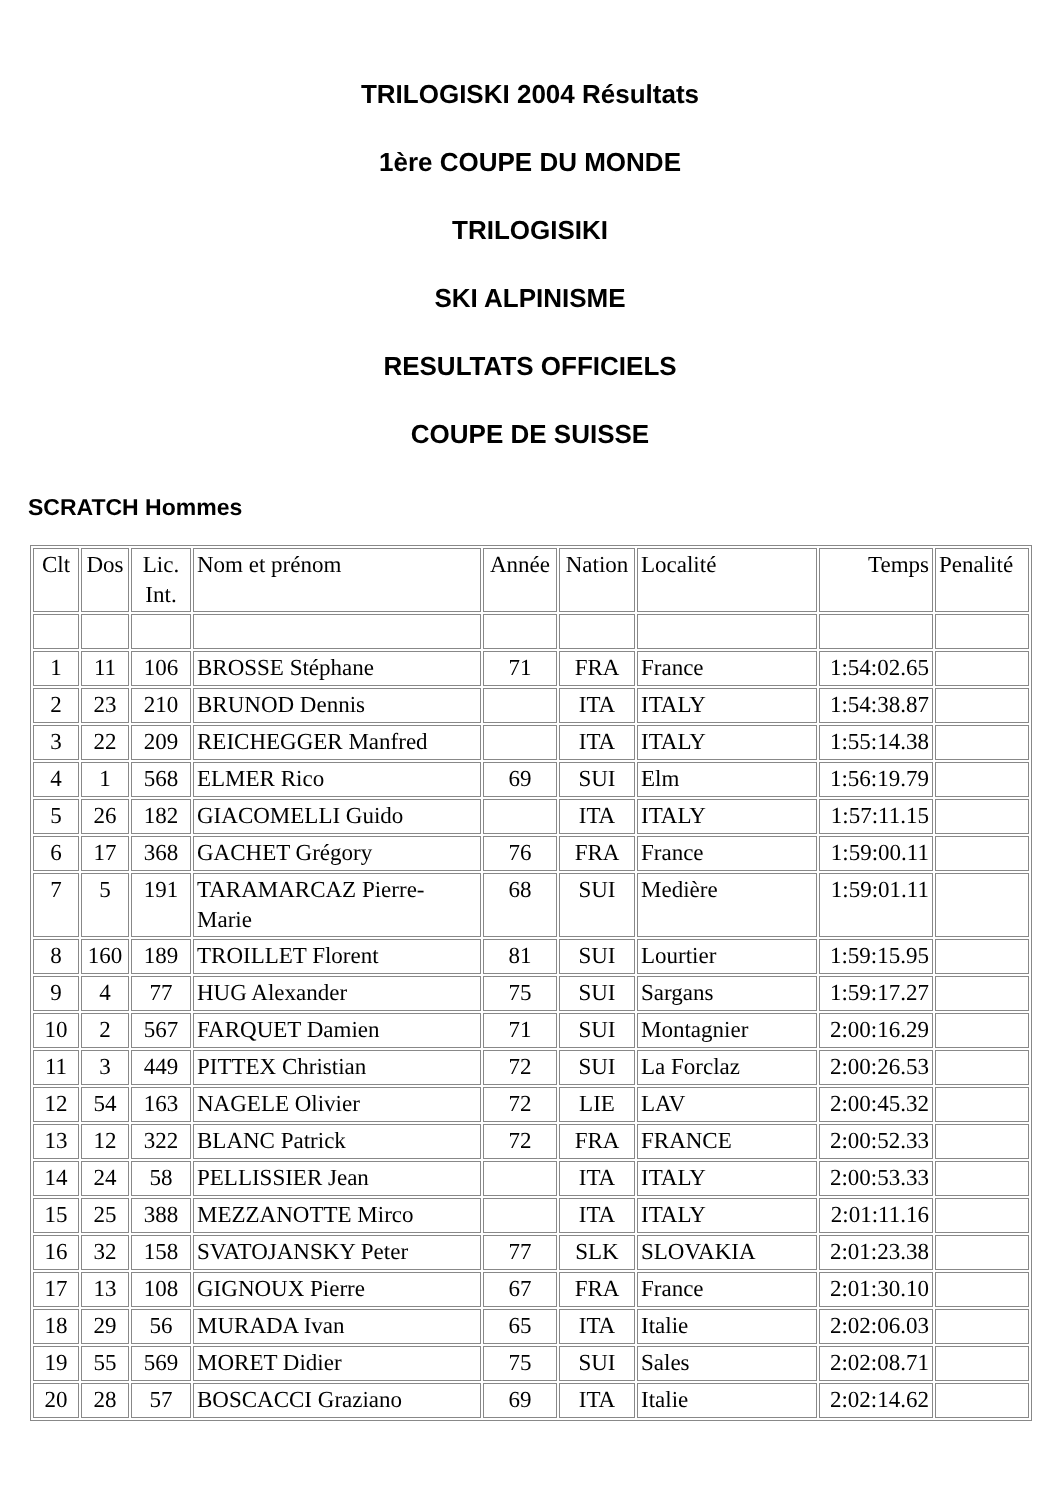TRILOGISKI 2004 Résultats
1ère COUPE DU MONDE
TRILOGISIKI
SKI ALPINISME
RESULTATS OFFICIELS
COUPE DE SUISSE
SCRATCH Hommes
| Clt | Dos | Lic. Int. | Nom et prénom | Année | Nation | Localité | Temps | Penalité |
| 1 | 11 | 106 | BROSSE Stéphane | 71 | FRA | France | 1:54:02.65 | |
| 2 | 23 | 210 | BRUNOD Dennis | | ITA | ITALY | 1:54:38.87 | |
| 3 | 22 | 209 | REICHEGGER Manfred | | ITA | ITALY | 1:55:14.38 | |
| 4 | 1 | 568 | ELMER Rico | 69 | SUI | Elm | 1:56:19.79 | |
| 5 | 26 | 182 | GIACOMELLI Guido | | ITA | ITALY | 1:57:11.15 | |
| 6 | 17 | 368 | GACHET Grégory | 76 | FRA | France | 1:59:00.11 | |
| 7 | 5 | 191 | TARAMARCAZ Pierre-Marie | 68 | SUI | Medière | 1:59:01.11 | |
| 8 | 160 | 189 | TROILLET Florent | 81 | SUI | Lourtier | 1:59:15.95 | |
| 9 | 4 | 77 | HUG Alexander | 75 | SUI | Sargans | 1:59:17.27 | |
| 10 | 2 | 567 | FARQUET Damien | 71 | SUI | Montagnier | 2:00:16.29 | |
| 11 | 3 | 449 | PITTEX Christian | 72 | SUI | La Forclaz | 2:00:26.53 | |
| 12 | 54 | 163 | NAGELE Olivier | 72 | LIE | LAV | 2:00:45.32 | |
| 13 | 12 | 322 | BLANC Patrick | 72 | FRA | FRANCE | 2:00:52.33 | |
| 14 | 24 | 58 | PELLISSIER Jean | | ITA | ITALY | 2:00:53.33 | |
| 15 | 25 | 388 | MEZZANOTTE Mirco | | ITA | ITALY | 2:01:11.16 | |
| 16 | 32 | 158 | SVATOJANSKY Peter | 77 | SLK | SLOVAKIA | 2:01:23.38 | |
| 17 | 13 | 108 | GIGNOUX Pierre | 67 | FRA | France | 2:01:30.10 | |
| 18 | 29 | 56 | MURADA Ivan | 65 | ITA | Italie | 2:02:06.03 | |
| 19 | 55 | 569 | MORET Didier | 75 | SUI | Sales | 2:02:08.71 | |
| 20 | 28 | 57 | BOSCACCI Graziano | 69 | ITA | Italie | 2:02:14.62 | |